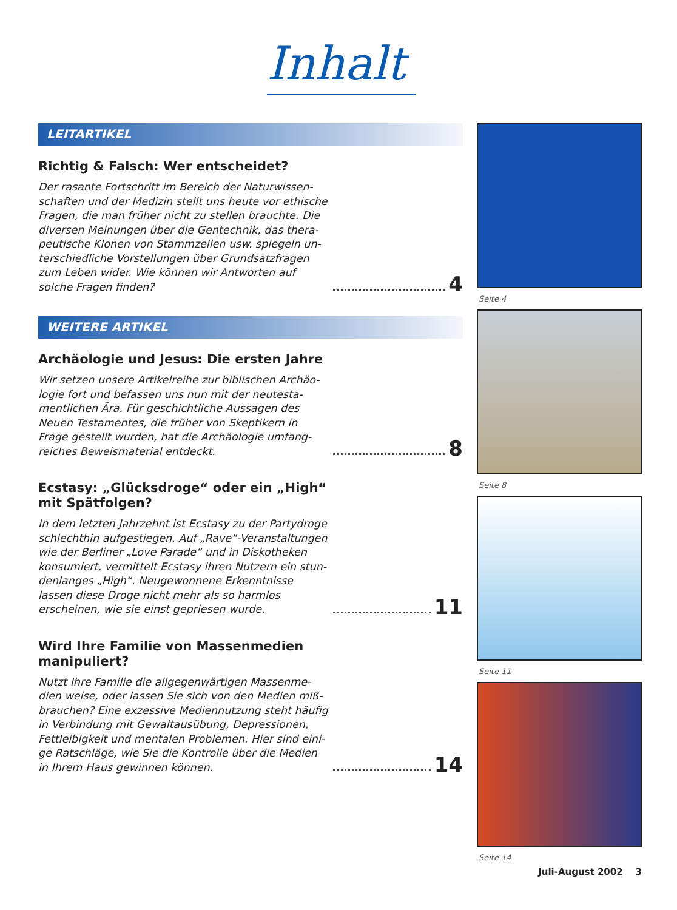Inhalt
LEITARTIKEL
Richtig & Falsch: Wer entscheidet?
Der rasante Fortschritt im Bereich der Naturwissen-schaften und der Medizin stellt uns heute vor ethische Fragen, die man früher nicht zu stellen brauchte. Die diversen Meinungen über die Gentechnik, das thera-peutische Klonen von Stammzellen usw. spiegeln un-terschiedliche Vorstellungen über Grundsatzfragen zum Leben wider. Wie können wir Antworten auf solche Fragen finden?
4
WEITERE ARTIKEL
Archäologie und Jesus: Die ersten Jahre
Wir setzen unsere Artikelreihe zur biblischen Archäo-logie fort und befassen uns nun mit der neutesta-mentlichen Ära. Für geschichtliche Aussagen des Neuen Testamentes, die früher von Skeptikern in Frage gestellt wurden, hat die Archäologie umfang-reiches Beweismaterial entdeckt.
8
Ecstasy: „Glücksdroge“ oder ein „High“
mit Spätfolgen?
In dem letzten Jahrzehnt ist Ecstasy zu der Partydroge schlechthin aufgestiegen. Auf „Rave“-Veranstaltungen wie der Berliner „Love Parade“ und in Diskotheken konsumiert, vermittelt Ecstasy ihren Nutzern ein stun-denlanges „High“. Neugewonnene Erkenntnisse lassen diese Droge nicht mehr als so harmlos erscheinen, wie sie einst gepriesen wurde.
11
Wird Ihre Familie von Massenmedien
manipuliert?
Nutzt Ihre Familie die allgegenwärtigen Massenme-dien weise, oder lassen Sie sich von den Medien miß-brauchen? Eine exzessive Mediennutzung steht häufig in Verbindung mit Gewaltausübung, Depressionen, Fettleibigkeit und mentalen Problemen. Hier sind eini-ge Ratschläge, wie Sie die Kontrolle über die Medien in Ihrem Haus gewinnen können.
14
Seite 4
Seite 8
Seite 11
Seite 14
Juli-August 2002 3